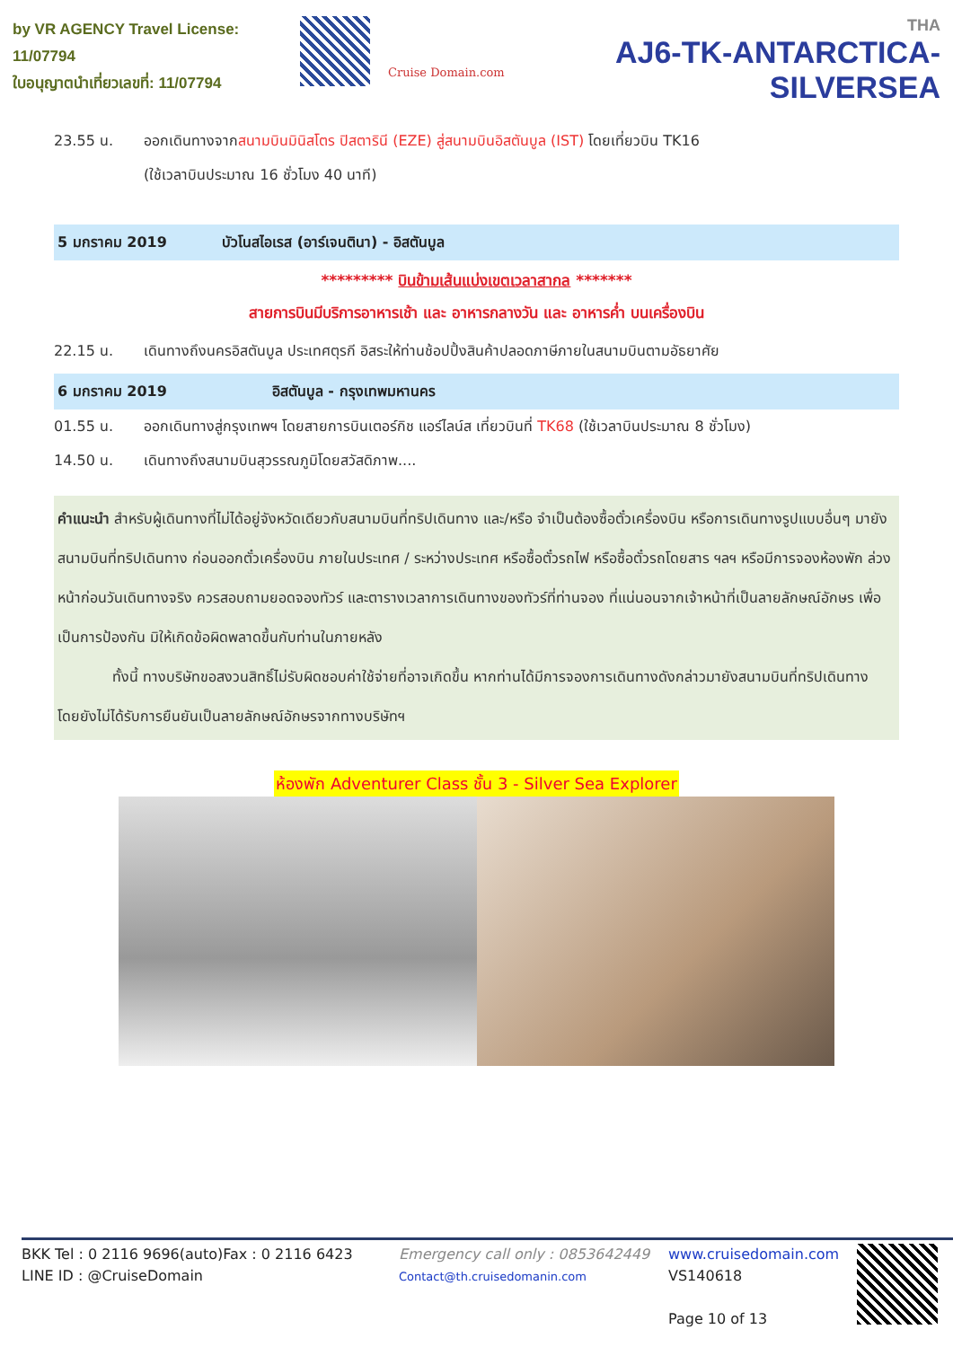by VR AGENCY Travel License: 11/07794
ใบอนุญาตนำเที่ยวเลขที่: 11/07794
Cruise Domain.com
THA
AJ6-TK-ANTARCTICA-SILVERSEA
23.55 น. ออกเดินทางจากสนามบินมินิสโตร ปิสตารินี (EZE) สู่สนามบินอิสตันบูล (IST) โดยเที่ยวบิน TK16
(ใช้เวลาบินประมาณ 16 ชั่วโมง 40 นาที)
5 มกราคม 2019 บัวโนสไอเรส (อาร์เจนตินา) - อิสตันบูล
********* บินข้ามเส้นแบ่งเขตเวลาสากล *******
สายการบินมีบริการอาหารเช้า และ อาหารกลางวัน และ อาหารค่ำ บนเครื่องบิน
22.15 น. เดินทางถึงนครอิสตันบูล ประเทศตุรกี อิสระให้ท่านช้อปปิ้งสินค้าปลอดภาษีภายในสนามบินตามอัธยาศัย
6 มกราคม 2019 อิสตันบูล - กรุงเทพมหานคร
01.55 น. ออกเดินทางสู่กรุงเทพฯ โดยสายการบินเตอร์กิช แอร์ไลน์ส เที่ยวบินที่ TK68 (ใช้เวลาบินประมาณ 8 ชั่วโมง)
14.50 น. เดินทางถึงสนามบินสุวรรณภูมิโดยสวัสดิภาพ....
คำแนะนำ สำหรับผู้เดินทางที่ไม่ได้อยู่จังหวัดเดียวกับสนามบินที่ทริปเดินทาง และ/หรือ จำเป็นต้องซื้อตั๋วเครื่องบิน หรือการเดินทางรูปแบบอื่นๆ มายังสนามบินที่ทริปเดินทาง ก่อนออกตั๋วเครื่องบิน ภายในประเทศ / ระหว่างประเทศ หรือซื้อตั๋วรถไฟ หรือซื้อตั๋วรถโดยสาร ฯลฯ หรือมีการจองห้องพัก ล่วงหน้าก่อนวันเดินทางจริง ควรสอบถามยอดจองทัวร์ และตารางเวลาการเดินทางของทัวร์ที่ท่านจอง ที่แน่นอนจากเจ้าหน้าที่เป็นลายลักษณ์อักษร เพื่อเป็นการป้องกัน มิให้เกิดข้อผิดพลาดขึ้นกับท่านในภายหลัง
ทั้งนี้ ทางบริษัทขอสงวนสิทธิ์ไม่รับผิดชอบค่าใช้จ่ายที่อาจเกิดขึ้น หากท่านได้มีการจองการเดินทางดังกล่าวมายังสนามบินที่ทริปเดินทาง โดยยังไม่ได้รับการยืนยันเป็นลายลักษณ์อักษรจากทางบริษัทฯ
ห้องพัก Adventurer Class ชั้น 3 - Silver Sea Explorer
BKK Tel : 0 2116 9696(auto)Fax : 0 2116 6423
LINE ID : @CruiseDomain
Emergency call only : 0853642449
Contact@th.cruisedomanin.com
www.cruisedomain.com
VS140618
Page 10 of 13